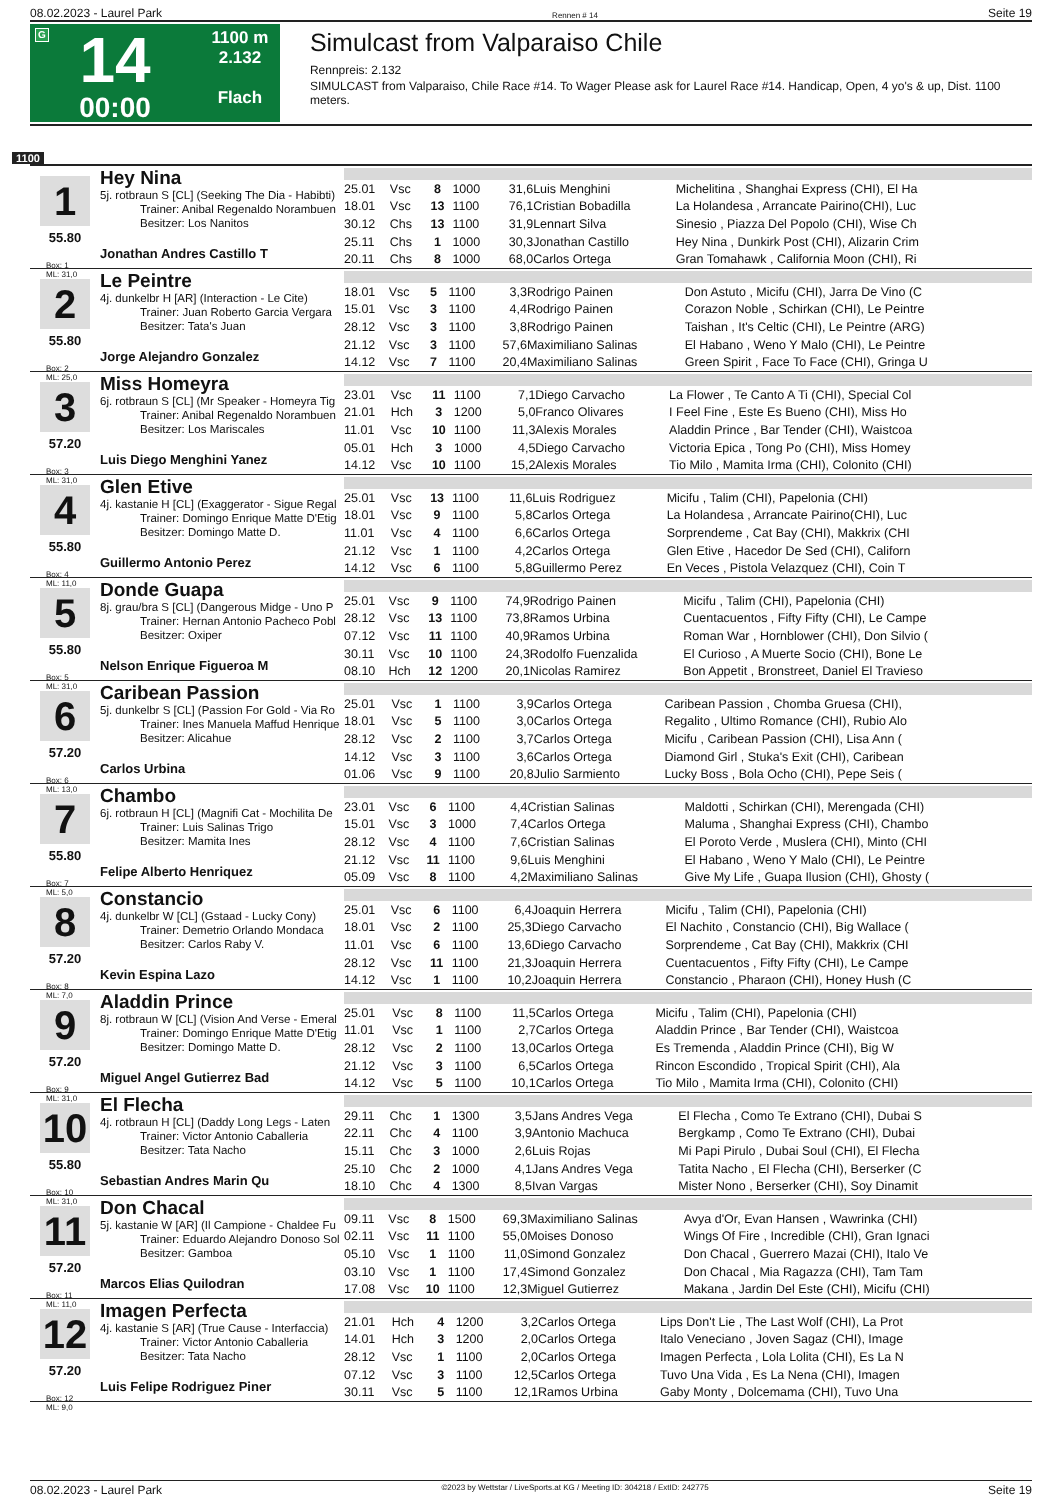08.02.2023 - Laurel Park Rennen # 14 Seite 19
G
14
00:00
1100 m
2.132
Flach
Simulcast from Valparaiso Chile
Rennpreis: 2.132
SIMULCAST from Valparaiso, Chile Race #14. To Wager Please ask for Laurel Race #14. Handicap, Open, 4 yo's & up, Dist. 1100 meters.
1100
1
55.80
Box: 1
ML: 31,0
Hey Nina
5j. rotbraun S [CL] (Seeking The Dia - Habibti)
Trainer: Anibal Regenaldo Norambuen
Besitzer: Los Nanitos
Jonathan Andres Castillo T
| 25.01 | Vsc | 8 | 1000 | 31,6 | Luis Menghini | Michelitina , Shanghai Express (CHI), El Ha |
| 18.01 | Vsc | 13 | 1100 | 76,1 | Cristian Bobadilla | La Holandesa , Arrancate Pairino(CHI), Luc |
| 30.12 | Chs | 13 | 1100 | 31,9 | Lennart Silva | Sinesio , Piazza Del Popolo (CHI), Wise Ch |
| 25.11 | Chs | 1 | 1000 | 30,3 | Jonathan Castillo | Hey Nina , Dunkirk Post (CHI), Alizarin Crim |
| 20.11 | Chs | 8 | 1000 | 68,0 | Carlos Ortega | Gran Tomahawk , California Moon (CHI), Ri |
2
55.80
Box: 2
ML: 25,0
Le Peintre
4j. dunkelbr H [AR] (Interaction - Le Cite)
Trainer: Juan Roberto Garcia Vergara
Besitzer: Tata's Juan
Jorge Alejandro Gonzalez
| 18.01 | Vsc | 5 | 1100 | 3,3 | Rodrigo Painen | Don Astuto , Micifu (CHI), Jarra De Vino (C |
| 15.01 | Vsc | 3 | 1100 | 4,4 | Rodrigo Painen | Corazon Noble , Schirkan (CHI), Le Peintre |
| 28.12 | Vsc | 3 | 1100 | 3,8 | Rodrigo Painen | Taishan , It's Celtic (CHI), Le Peintre (ARG) |
| 21.12 | Vsc | 3 | 1100 | 57,6 | Maximiliano Salinas | El Habano , Weno Y Malo (CHI), Le Peintre |
| 14.12 | Vsc | 7 | 1100 | 20,4 | Maximiliano Salinas | Green Spirit , Face To Face (CHI), Gringa U |
3
57.20
Box: 3
ML: 31,0
Miss Homeyra
6j. rotbraun S [CL] (Mr Speaker - Homeyra Tig
Trainer: Anibal Regenaldo Norambuen
Besitzer: Los Mariscales
Luis Diego Menghini Yanez
| 23.01 | Vsc | 11 | 1100 | 7,1 | Diego Carvacho | La Flower , Te Canto A Ti (CHI), Special Col |
| 21.01 | Hch | 3 | 1200 | 5,0 | Franco Olivares | I Feel Fine , Este Es Bueno (CHI), Miss Ho |
| 11.01 | Vsc | 10 | 1100 | 11,3 | Alexis Morales | Aladdin Prince , Bar Tender (CHI), Waistcoa |
| 05.01 | Hch | 3 | 1000 | 4,5 | Diego Carvacho | Victoria Epica , Tong Po (CHI), Miss Homey |
| 14.12 | Vsc | 10 | 1100 | 15,2 | Alexis Morales | Tio Milo , Mamita Irma (CHI), Colonito (CHI) |
4
55.80
Box: 4
ML: 11,0
Glen Etive
4j. kastanie H [CL] (Exaggerator - Sigue Regal
Trainer: Domingo Enrique Matte D'Etig
Besitzer: Domingo Matte D.
Guillermo Antonio Perez
| 25.01 | Vsc | 13 | 1100 | 11,6 | Luis Rodriguez | Micifu , Talim (CHI), Papelonia (CHI) |
| 18.01 | Vsc | 9 | 1100 | 5,8 | Carlos Ortega | La Holandesa , Arrancate Pairino(CHI), Luc |
| 11.01 | Vsc | 4 | 1100 | 6,6 | Carlos Ortega | Sorprendeme , Cat Bay (CHI), Makkrix (CHI |
| 21.12 | Vsc | 1 | 1100 | 4,2 | Carlos Ortega | Glen Etive , Hacedor De Sed (CHI), Californ |
| 14.12 | Vsc | 6 | 1100 | 5,8 | Guillermo Perez | En Veces , Pistola Velazquez (CHI), Coin T |
5
55.80
Box: 5
ML: 31,0
Donde Guapa
8j. grau/bra S [CL] (Dangerous Midge - Uno P
Trainer: Hernan Antonio Pacheco Pobl
Besitzer: Oxiper
Nelson Enrique Figueroa M
| 25.01 | Vsc | 9 | 1100 | 74,9 | Rodrigo Painen | Micifu , Talim (CHI), Papelonia (CHI) |
| 28.12 | Vsc | 13 | 1100 | 73,8 | Ramos Urbina | Cuentacuentos , Fifty Fifty (CHI), Le Campe |
| 07.12 | Vsc | 11 | 1100 | 40,9 | Ramos Urbina | Roman War , Hornblower (CHI), Don Silvio ( |
| 30.11 | Vsc | 10 | 1100 | 24,3 | Rodolfo Fuenzalida | El Curioso , A Muerte Socio (CHI), Bone Le |
| 08.10 | Hch | 12 | 1200 | 20,1 | Nicolas Ramirez | Bon Appetit , Bronstreet, Daniel El Travieso |
6
57.20
Box: 6
ML: 13,0
Caribean Passion
5j. dunkelbr S [CL] (Passion For Gold - Via Ro
Trainer: Ines Manuela Maffud Henrique
Besitzer: Alicahue
Carlos Urbina
| 25.01 | Vsc | 1 | 1100 | 3,9 | Carlos Ortega | Caribean Passion , Chomba Gruesa (CHI), |
| 18.01 | Vsc | 5 | 1100 | 3,0 | Carlos Ortega | Regalito , Ultimo Romance (CHI), Rubio Alo |
| 28.12 | Vsc | 2 | 1100 | 3,7 | Carlos Ortega | Micifu , Caribean Passion (CHI), Lisa Ann ( |
| 14.12 | Vsc | 3 | 1100 | 3,6 | Carlos Ortega | Diamond Girl , Stuka's Exit (CHI), Caribean |
| 01.06 | Vsc | 9 | 1100 | 20,8 | Julio Sarmiento | Lucky Boss , Bola Ocho (CHI), Pepe Seis ( |
7
55.80
Box: 7
ML: 5,0
Chambo
6j. rotbraun H [CL] (Magnifi Cat - Mochilita De
Trainer: Luis Salinas Trigo
Besitzer: Mamita Ines
Felipe Alberto Henriquez
| 23.01 | Vsc | 6 | 1100 | 4,4 | Cristian Salinas | Maldotti , Schirkan (CHI), Merengada (CHI) |
| 15.01 | Vsc | 3 | 1000 | 7,4 | Carlos Ortega | Maluma , Shanghai Express (CHI), Chambo |
| 28.12 | Vsc | 4 | 1100 | 7,6 | Cristian Salinas | El Poroto Verde , Muslera (CHI), Minto (CHI |
| 21.12 | Vsc | 11 | 1100 | 9,6 | Luis Menghini | El Habano , Weno Y Malo (CHI), Le Peintre |
| 05.09 | Vsc | 8 | 1100 | 4,2 | Maximiliano Salinas | Give My Life , Guapa Ilusion (CHI), Ghosty ( |
8
57.20
Box: 8
ML: 7,0
Constancio
4j. dunkelbr W [CL] (Gstaad - Lucky Cony)
Trainer: Demetrio Orlando Mondaca
Besitzer: Carlos Raby V.
Kevin Espina Lazo
| 25.01 | Vsc | 6 | 1100 | 6,4 | Joaquin Herrera | Micifu , Talim (CHI), Papelonia (CHI) |
| 18.01 | Vsc | 2 | 1100 | 25,3 | Diego Carvacho | El Nachito , Constancio (CHI), Big Wallace ( |
| 11.01 | Vsc | 6 | 1100 | 13,6 | Diego Carvacho | Sorprendeme , Cat Bay (CHI), Makkrix (CHI |
| 28.12 | Vsc | 11 | 1100 | 21,3 | Joaquin Herrera | Cuentacuentos , Fifty Fifty (CHI), Le Campe |
| 14.12 | Vsc | 1 | 1100 | 10,2 | Joaquin Herrera | Constancio , Pharaon (CHI), Honey Hush (C |
9
57.20
Box: 9
ML: 31,0
Aladdin Prince
8j. rotbraun W [CL] (Vision And Verse - Emeral
Trainer: Domingo Enrique Matte D'Etig
Besitzer: Domingo Matte D.
Miguel Angel Gutierrez Bad
| 25.01 | Vsc | 8 | 1100 | 11,5 | Carlos Ortega | Micifu , Talim (CHI), Papelonia (CHI) |
| 11.01 | Vsc | 1 | 1100 | 2,7 | Carlos Ortega | Aladdin Prince , Bar Tender (CHI), Waistcoa |
| 28.12 | Vsc | 2 | 1100 | 13,0 | Carlos Ortega | Es Tremenda , Aladdin Prince (CHI), Big W |
| 21.12 | Vsc | 3 | 1100 | 6,5 | Carlos Ortega | Rincon Escondido , Tropical Spirit (CHI), Ala |
| 14.12 | Vsc | 5 | 1100 | 10,1 | Carlos Ortega | Tio Milo , Mamita Irma (CHI), Colonito (CHI) |
10
55.80
Box: 10
ML: 31,0
El Flecha
4j. rotbraun H [CL] (Daddy Long Legs - Laten
Trainer: Victor Antonio Caballeria
Besitzer: Tata Nacho
Sebastian Andres Marin Qu
| 29.11 | Chc | 1 | 1300 | 3,5 | Jans Andres Vega | El Flecha , Como Te Extrano (CHI), Dubai S |
| 22.11 | Chc | 4 | 1100 | 3,9 | Antonio Machuca | Bergkamp , Como Te Extrano (CHI), Dubai |
| 15.11 | Chc | 3 | 1000 | 2,6 | Luis Rojas | Mi Papi Pirulo , Dubai Soul (CHI), El Flecha |
| 25.10 | Chc | 2 | 1000 | 4,1 | Jans Andres Vega | Tatita Nacho , El Flecha (CHI), Berserker (C |
| 18.10 | Chc | 4 | 1300 | 8,5 | Ivan Vargas | Mister Nono , Berserker (CHI), Soy Dinamit |
11
57.20
Box: 11
ML: 11,0
Don Chacal
5j. kastanie W [AR] (Il Campione - Chaldee Fu
Trainer: Eduardo Alejandro Donoso Sol
Besitzer: Gamboa
Marcos Elias Quilodran
| 09.11 | Vsc | 8 | 1500 | 69,3 | Maximiliano Salinas | Avya d'Or, Evan Hansen , Wawrinka (CHI) |
| 02.11 | Vsc | 11 | 1100 | 55,0 | Moises Donoso | Wings Of Fire , Incredible (CHI), Gran Ignaci |
| 05.10 | Vsc | 1 | 1100 | 11,0 | Simond Gonzalez | Don Chacal , Guerrero Mazai (CHI), Italo Ve |
| 03.10 | Vsc | 1 | 1100 | 17,4 | Simond Gonzalez | Don Chacal , Mia Ragazza (CHI), Tam Tam |
| 17.08 | Vsc | 10 | 1100 | 12,3 | Miguel Gutierrez | Makana , Jardin Del Este (CHI), Micifu (CHI) |
12
57.20
Box: 12
ML: 9,0
Imagen Perfecta
4j. kastanie S [AR] (True Cause - Interfaccia)
Trainer: Victor Antonio Caballeria
Besitzer: Tata Nacho
Luis Felipe Rodriguez Piner
| 21.01 | Hch | 4 | 1200 | 3,2 | Carlos Ortega | Lips Don't Lie , The Last Wolf (CHI), La Prot |
| 14.01 | Hch | 3 | 1200 | 2,0 | Carlos Ortega | Italo Veneciano , Joven Sagaz (CHI), Image |
| 28.12 | Vsc | 1 | 1100 | 2,0 | Carlos Ortega | Imagen Perfecta , Lola Lolita (CHI), Es La N |
| 07.12 | Vsc | 3 | 1100 | 12,5 | Carlos Ortega | Tuvo Una Vida , Es La Nena (CHI), Imagen |
| 30.11 | Vsc | 5 | 1100 | 12,1 | Ramos Urbina | Gaby Monty , Dolcemama (CHI), Tuvo Una |
08.02.2023 - Laurel Park ©2023 by Wettstar / LiveSports.at KG / Meeting ID: 304218 / ExtID: 242775 Seite 19